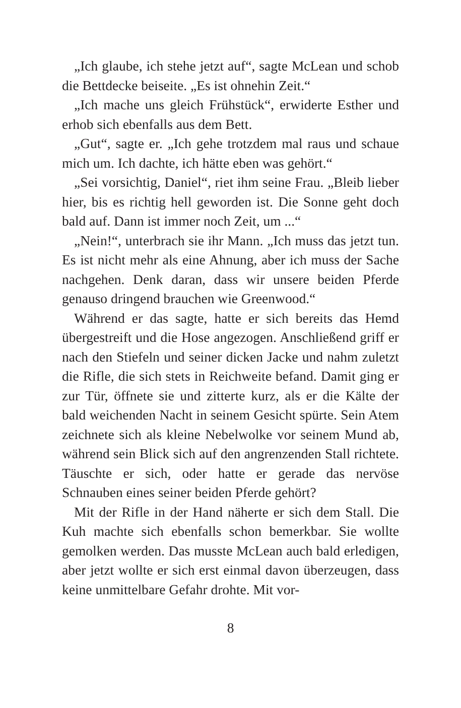„Ich glaube, ich stehe jetzt auf“, sagte McLean und schob die Bettdecke beiseite. „Es ist ohnehin Zeit.“
„Ich mache uns gleich Frühstück“, erwiderte Esther und erhob sich ebenfalls aus dem Bett.
„Gut“, sagte er. „Ich gehe trotzdem mal raus und schaue mich um. Ich dachte, ich hätte eben was gehört.“
„Sei vorsichtig, Daniel“, riet ihm seine Frau. „Bleib lieber hier, bis es richtig hell geworden ist. Die Sonne geht doch bald auf. Dann ist immer noch Zeit, um ...“
„Nein!“, unterbrach sie ihr Mann. „Ich muss das jetzt tun. Es ist nicht mehr als eine Ahnung, aber ich muss der Sache nachgehen. Denk daran, dass wir unsere beiden Pferde genauso dringend brauchen wie Greenwood.“
Während er das sagte, hatte er sich bereits das Hemd übergestreift und die Hose angezogen. Anschließend griff er nach den Stiefeln und seiner dicken Jacke und nahm zuletzt die Rifle, die sich stets in Reichweite befand. Damit ging er zur Tür, öffnete sie und zitterte kurz, als er die Kälte der bald weichenden Nacht in seinem Gesicht spürte. Sein Atem zeichnete sich als kleine Nebelwolke vor seinem Mund ab, während sein Blick sich auf den angrenzenden Stall richtete. Täuschte er sich, oder hatte er gerade das nervöse Schnauben eines seiner beiden Pferde gehört?
Mit der Rifle in der Hand näherte er sich dem Stall. Die Kuh machte sich ebenfalls schon bemerkbar. Sie wollte gemolken werden. Das musste McLean auch bald erledigen, aber jetzt wollte er sich erst einmal davon überzeugen, dass keine unmittelbare Gefahr drohte. Mit vor-
8